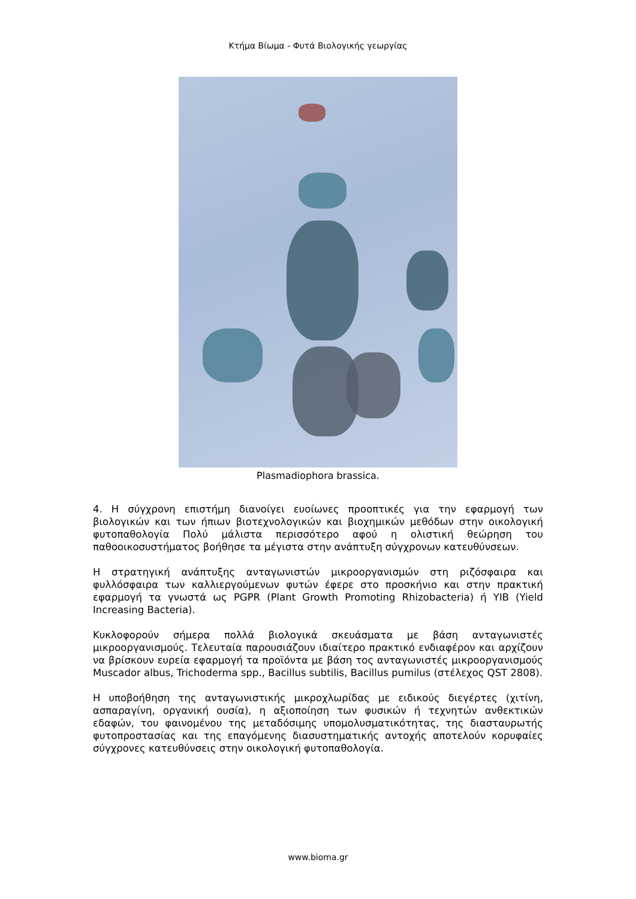Κτήμα Βίωμα - Φυτά Βιολογικής γεωργίας
Plasmadiophora brassica.
4. Η σύγχρονη επιστήμη διανοίγει ευοίωνες προοπτικές για την εφαρμογή των βιολογικών και των ήπιων βιοτεχνολογικών και βιοχημικών μεθόδων στην οικολογική φυτοπαθολογία Πολύ μάλιστα περισσότερο αφού η ολιστική θεώρηση του παθοοικοσυστήματος βοήθησε τα μέγιστα στην ανάπτυξη σύγχρονων κατευθύνσεων.
Η στρατηγική ανάπτυξης ανταγωνιστών μικροοργανισμών στη ριζόσφαιρα και φυλλόσφαιρα των καλλιεργούμενων φυτών έφερε στο προσκήνιο και στην πρακτική εφαρμογή τα γνωστά ως PGPR (Plant Growth Promoting Rhizobacteria) ή YIB (Yield Increasing Bacteria).
Κυκλοφορούν σήμερα πολλά βιολογικά σκευάσματα με βάση ανταγωνιστές μικροοργανισμούς. Τελευταία παρουσιάζουν ιδιαίτερο πρακτικό ενδιαφέρον και αρχίζουν να βρίσκουν ευρεία εφαρμογή τα προϊόντα με βάση τος ανταγωνιστές μικροοργανισμούς Muscador albus, Trichoderma spp., Bacillus subtilis, Bacillus pumilus (στέλεχος QST 2808).
Η υποβοήθηση της ανταγωνιστικής μικροχλωρίδας με ειδικούς διεγέρτες (χιτίνη, ασπαραγίνη, οργανική ουσία), η αξιοποίηση των φυσικών ή τεχνητών ανθεκτικών εδαφών, του φαινομένου της μεταδόσιμης υπομολυσματικότητας, της διασταυρωτής φυτοπροστασίας και της επαγόμενης διασυστηματικής αντοχής αποτελούν κορυφαίες σύγχρονες κατευθύνσεις στην οικολογική φυτοπαθολογία.
www.bioma.gr